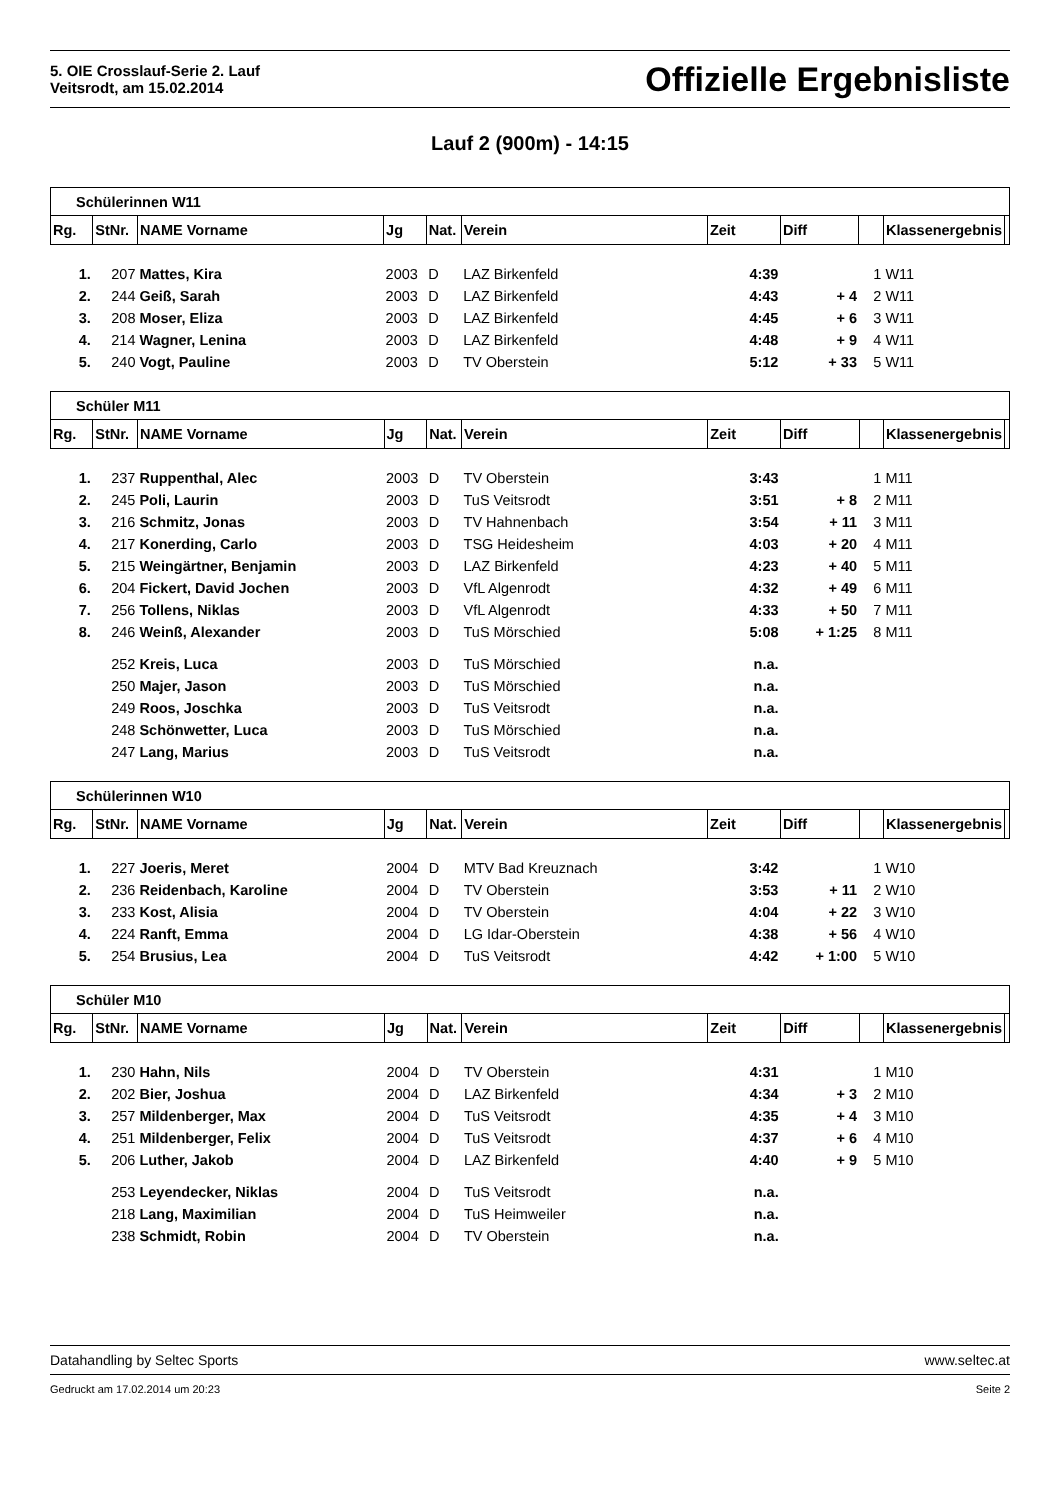5. OIE Crosslauf-Serie 2. Lauf
Veitsrodt, am 15.02.2014
Offizielle Ergebnisliste
Lauf 2 (900m) - 14:15
| Schülerinnen W11 | | | | | | | | | | |
| Rg. | StNr. | NAME Vorname | Jg | Nat. | Verein | Zeit | Diff | | Klassenergebnis | |
| 1. | 207 | Mattes, Kira | 2003 | D | LAZ Birkenfeld | 4:39 | | 1 | W11 | |
| 2. | 244 | Geiß, Sarah | 2003 | D | LAZ Birkenfeld | 4:43 | + 4 | 2 | W11 | |
| 3. | 208 | Moser, Eliza | 2003 | D | LAZ Birkenfeld | 4:45 | + 6 | 3 | W11 | |
| 4. | 214 | Wagner, Lenina | 2003 | D | LAZ Birkenfeld | 4:48 | + 9 | 4 | W11 | |
| 5. | 240 | Vogt, Pauline | 2003 | D | TV Oberstein | 5:12 | + 33 | 5 | W11 | |
| Schüler M11 | | | | | | | | | | |
| Rg. | StNr. | NAME Vorname | Jg | Nat. | Verein | Zeit | Diff | | Klassenergebnis | |
| 1. | 237 | Ruppenthal, Alec | 2003 | D | TV Oberstein | 3:43 | | 1 | M11 | |
| 2. | 245 | Poli, Laurin | 2003 | D | TuS Veitsrodt | 3:51 | + 8 | 2 | M11 | |
| 3. | 216 | Schmitz, Jonas | 2003 | D | TV Hahnenbach | 3:54 | + 11 | 3 | M11 | |
| 4. | 217 | Konerding, Carlo | 2003 | D | TSG Heidesheim | 4:03 | + 20 | 4 | M11 | |
| 5. | 215 | Weingärtner, Benjamin | 2003 | D | LAZ Birkenfeld | 4:23 | + 40 | 5 | M11 | |
| 6. | 204 | Fickert, David Jochen | 2003 | D | VfL Algenrodt | 4:32 | + 49 | 6 | M11 | |
| 7. | 256 | Tollens, Niklas | 2003 | D | VfL Algenrodt | 4:33 | + 50 | 7 | M11 | |
| 8. | 246 | Weinß, Alexander | 2003 | D | TuS Mörschied | 5:08 | + 1:25 | 8 | M11 | |
| | 252 | Kreis, Luca | 2003 | D | TuS Mörschied | n.a. | | | | |
| | 250 | Majer, Jason | 2003 | D | TuS Mörschied | n.a. | | | | |
| | 249 | Roos, Joschka | 2003 | D | TuS Veitsrodt | n.a. | | | | |
| | 248 | Schönwetter, Luca | 2003 | D | TuS Mörschied | n.a. | | | | |
| | 247 | Lang, Marius | 2003 | D | TuS Veitsrodt | n.a. | | | | |
| Schülerinnen W10 | | | | | | | | | | |
| Rg. | StNr. | NAME Vorname | Jg | Nat. | Verein | Zeit | Diff | | Klassenergebnis | |
| 1. | 227 | Joeris, Meret | 2004 | D | MTV Bad Kreuznach | 3:42 | | 1 | W10 | |
| 2. | 236 | Reidenbach, Karoline | 2004 | D | TV Oberstein | 3:53 | + 11 | 2 | W10 | |
| 3. | 233 | Kost, Alisia | 2004 | D | TV Oberstein | 4:04 | + 22 | 3 | W10 | |
| 4. | 224 | Ranft, Emma | 2004 | D | LG Idar-Oberstein | 4:38 | + 56 | 4 | W10 | |
| 5. | 254 | Brusius, Lea | 2004 | D | TuS Veitsrodt | 4:42 | + 1:00 | 5 | W10 | |
| Schüler M10 | | | | | | | | | | |
| Rg. | StNr. | NAME Vorname | Jg | Nat. | Verein | Zeit | Diff | | Klassenergebnis | |
| 1. | 230 | Hahn, Nils | 2004 | D | TV Oberstein | 4:31 | | 1 | M10 | |
| 2. | 202 | Bier, Joshua | 2004 | D | LAZ Birkenfeld | 4:34 | + 3 | 2 | M10 | |
| 3. | 257 | Mildenberger, Max | 2004 | D | TuS Veitsrodt | 4:35 | + 4 | 3 | M10 | |
| 4. | 251 | Mildenberger, Felix | 2004 | D | TuS Veitsrodt | 4:37 | + 6 | 4 | M10 | |
| 5. | 206 | Luther, Jakob | 2004 | D | LAZ Birkenfeld | 4:40 | + 9 | 5 | M10 | |
| | 253 | Leyendecker, Niklas | 2004 | D | TuS Veitsrodt | n.a. | | | | |
| | 218 | Lang, Maximilian | 2004 | D | TuS Heimweiler | n.a. | | | | |
| | 238 | Schmidt, Robin | 2004 | D | TV Oberstein | n.a. | | | | |
Datahandling by Seltec Sports www.seltec.at
Gedruckt am 17.02.2014 um 20:23 Seite 2